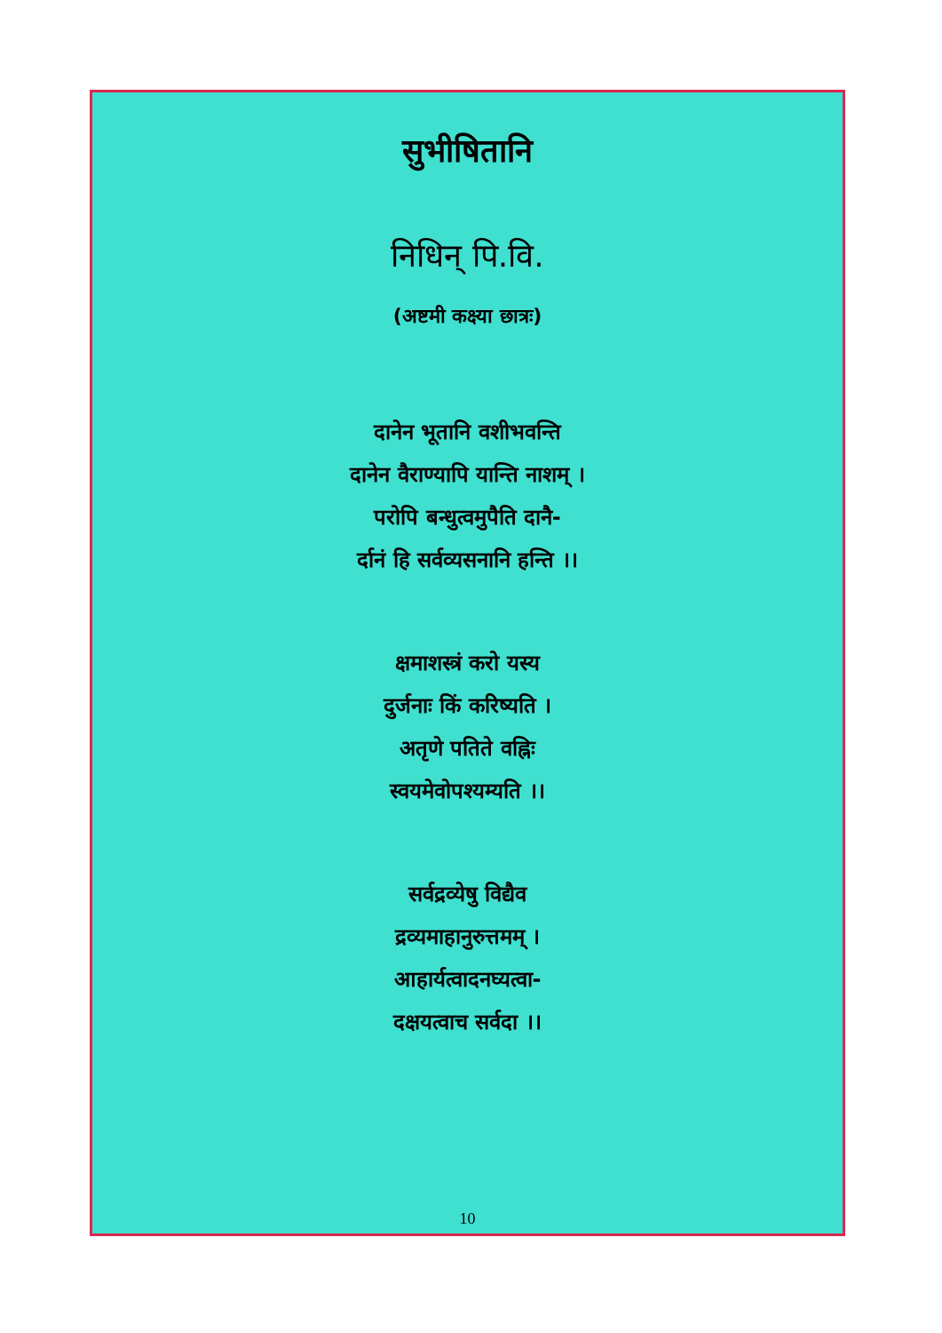सुभीषितानि
निधिन् पि.वि.
(अष्टमी कक्ष्या छात्रः)
दानेन भूतानि वशीभवन्ति
दानेन वैराण्यापि यान्ति नाशम् ।
परोपि बन्धुत्वमुपैति दानै-
र्दानं हि सर्वव्यसनानि हन्ति ।।
क्षमाशस्त्रं करो यस्य
दुर्जनाः किं करिष्यति ।
अतृणे पतिते वह्निः
स्वयमेवोपश्यम्यति ।।
सर्वद्रव्येषु विद्यैव
द्रव्यमाहानुरुत्तमम् ।
आहार्यत्वादनघ्यत्वा-
दक्षयत्वाच सर्वदा ।।
10